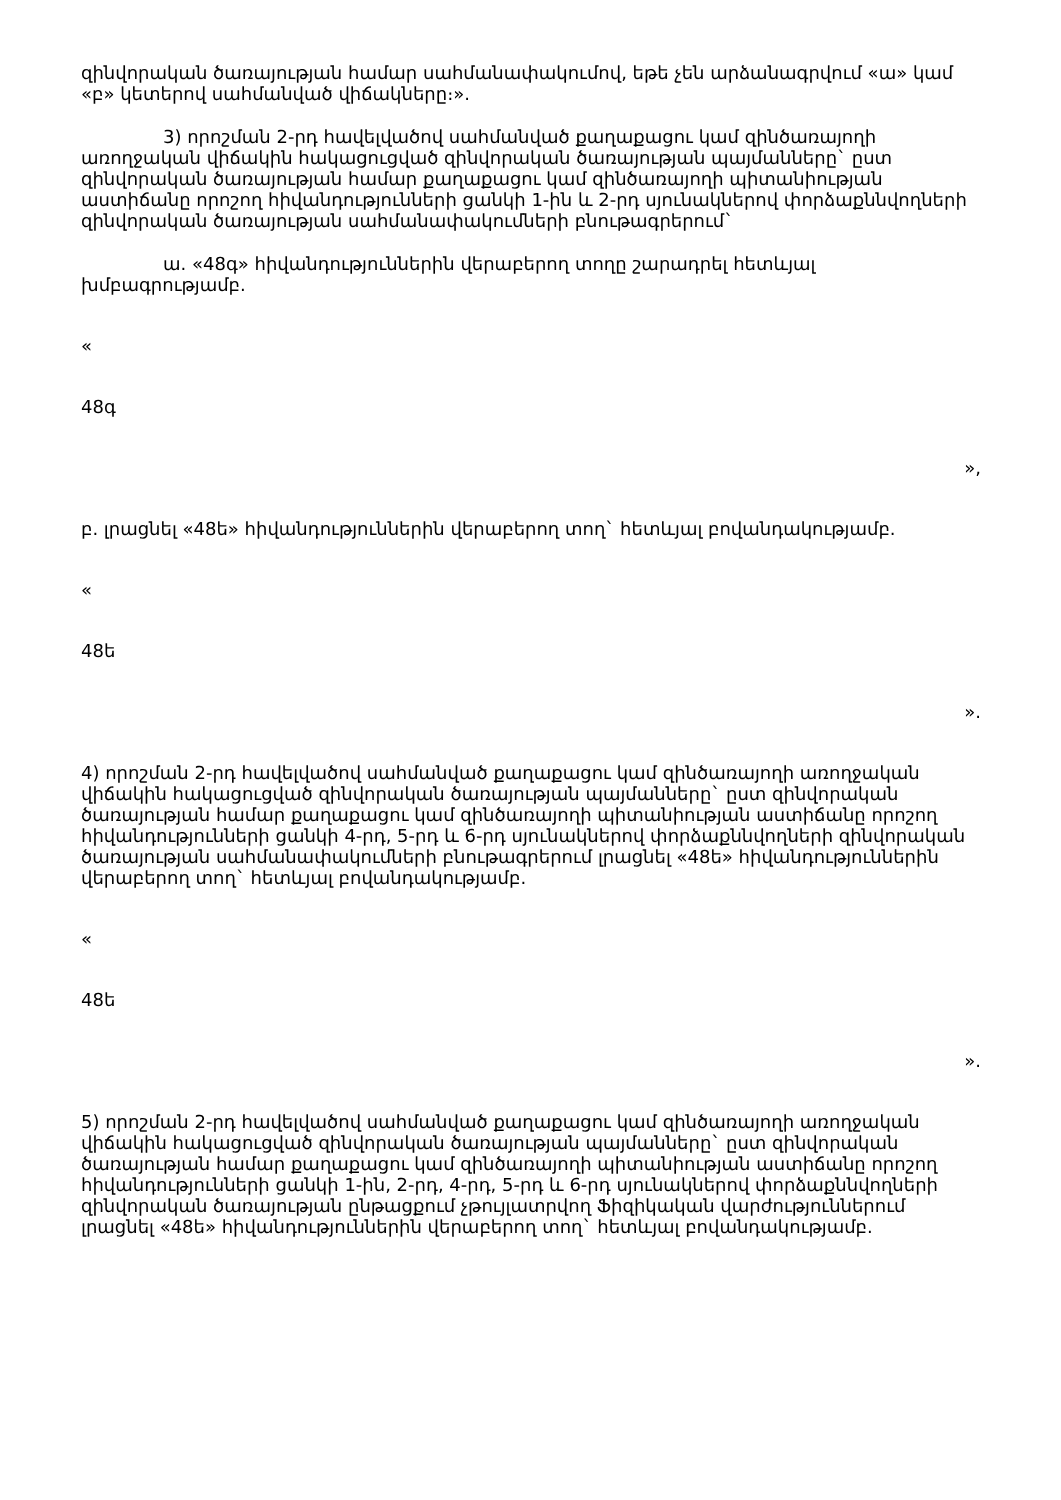զինվորական ծառայության համար սահմանափակումով, եթե չեն արձանագրվում «ա» կամ «բ» կետերով սահմանված վիճակները։».
3) որոշման 2-րդ հավելվածով սահմանված քաղաքացու կամ զինծառայողի առողջական վիճակին հակացուցված զինվորական ծառայության պայմանները` ըստ զինվորական ծառայության համար քաղաքացու կամ զինծառայողի պիտանիության աստիճանը որոշող հիվանդությունների ցանկի 1-ին և 2-րդ սյունակներով փորձաքննվողների զինվորական ծառայության սահմանափակումների բնութագրերում`
ա. «48գ» հիվանդություններին վերաբերող տողը շարադրել հետևյալ խմբագրությամբ.
«
48գ
»,
բ. լրացնել «48ե» հիվանդություններին վերաբերող տող` հետևյալ բովանդակությամբ.
«
48ե
».
4) որոշման 2-րդ հավելվածով սահմանված քաղաքացու կամ զինծառայողի առողջական վիճակին հակացուցված զինվորական ծառայության պայմանները` ըստ զինվորական ծառայության համար քաղաքացու կամ զինծառայողի պիտանիության աստիճանը որոշող հիվանդությունների ցանկի 4-րդ, 5-րդ և 6-րդ սյունակներով փորձաքննվողների զինվորական ծառայության սահմանափակումների բնութագրերում լրացնել «48ե» հիվանդություններին վերաբերող տող` հետևյալ բովանդակությամբ.
«
48ե
».
5) որոշման 2-րդ հավելվածով սահմանված քաղաքացու կամ զինծառայողի առողջական վիճակին հակացուցված զինվորական ծառայության պայմանները` ըստ զինվորական ծառայության համար քաղաքացու կամ զինծառայողի պիտանիության աստիճանը որոշող հիվանդությունների ցանկի 1-ին, 2-րդ, 4-րդ, 5-րդ և 6-րդ սյունակներով փորձաքննվողների զինվորական ծառայության ընթացքում չթույլատրվող Ֆիզիկական վարժություններում լրացնել «48ե» հիվանդություններին վերաբերող տող` հետևյալ բովանդակությամբ.